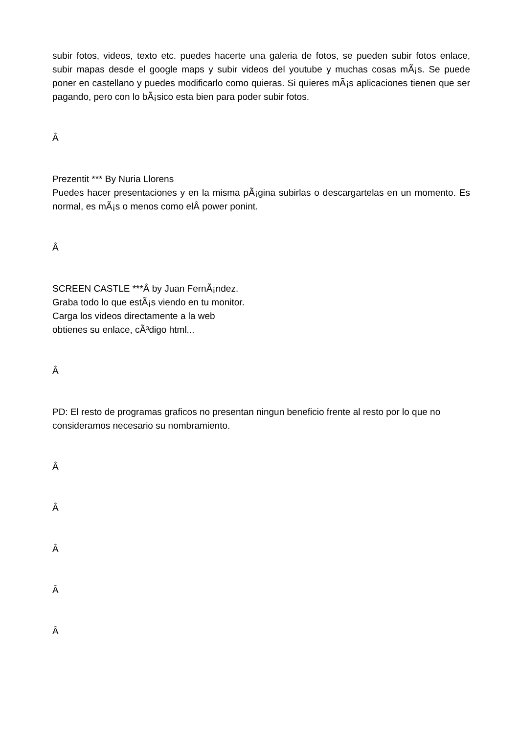subir fotos, videos, texto etc. puedes hacerte una galeria de fotos, se pueden subir fotos enlace, subir mapas desde el google maps y subir videos del youtube y muchas cosas mÃ¡s. Se puede poner en castellano y puedes modificarlo como quieras. Si quieres mÃ¡s aplicaciones tienen que ser pagando, pero con lo bÃ¡sico esta bien para poder subir fotos.
Â
Prezentit *** By Nuria Llorens
Puedes hacer presentaciones y en la misma pÃ¡gina subirlas o descargartelas en un momento. Es normal, es mÃ¡s o menos como elÂ power ponint.
Â
SCREEN CASTLE ***Â by Juan FernÃ¡ndez.
Graba todo lo que estÃ¡s viendo en tu monitor.
Carga los videos directamente a la web
obtienes su enlace, cÃ³digo html...
Â
PD: El resto de programas graficos no presentan ningun beneficio frente al resto por lo que no consideramos necesario su nombramiento.
Â
Â
Â
Â
Â